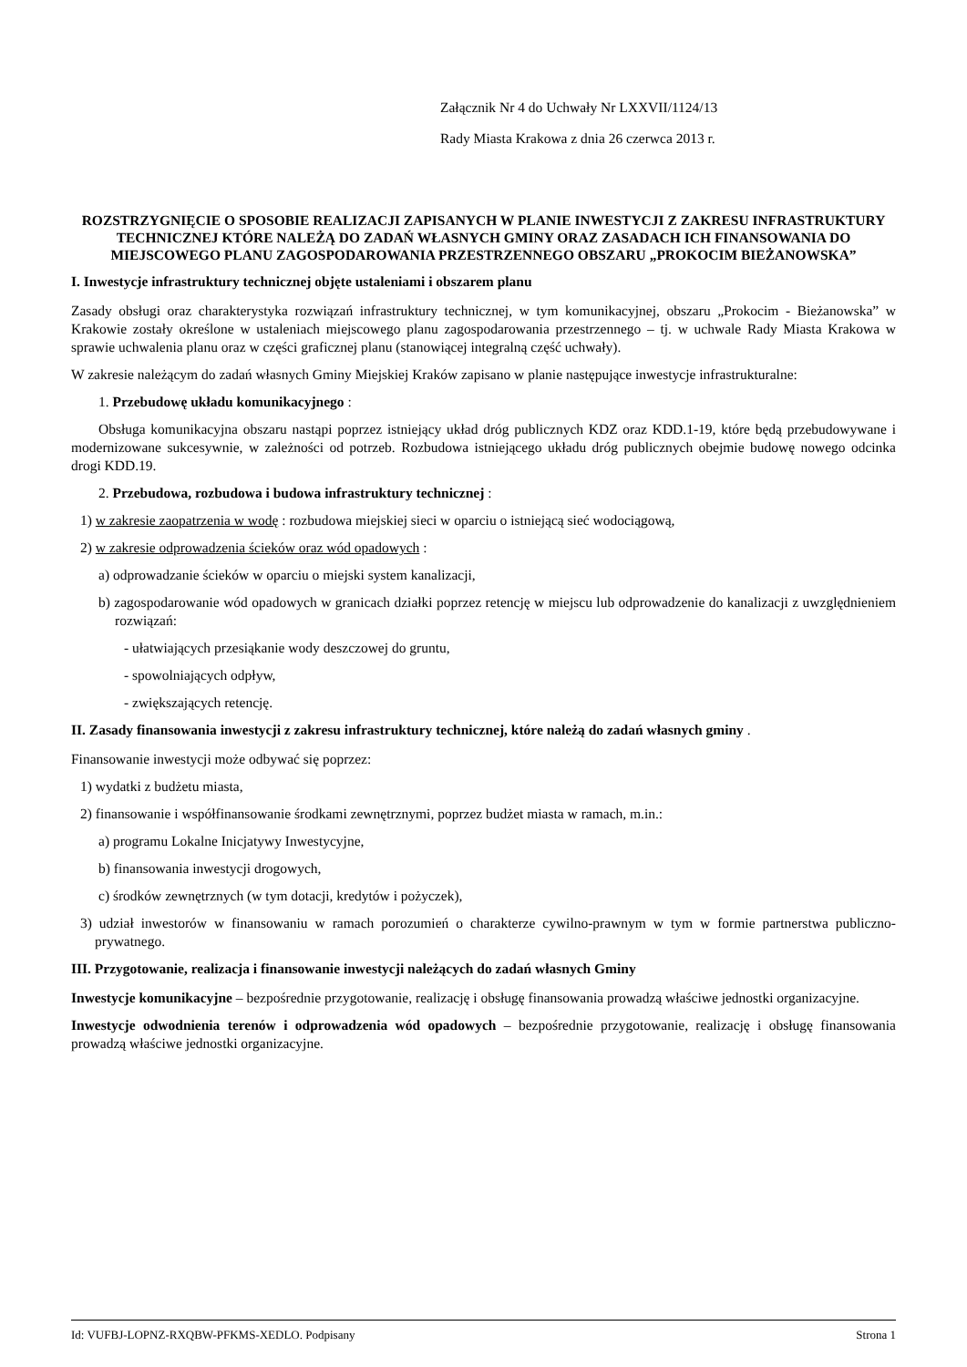Załącznik Nr 4 do Uchwały Nr LXXVII/1124/13
Rady Miasta Krakowa z dnia 26 czerwca 2013 r.
ROZSTRZYGNIĘCIE O SPOSOBIE REALIZACJI ZAPISANYCH W PLANIE INWESTYCJI Z ZAKRESU INFRASTRUKTURY TECHNICZNEJ KTÓRE NALEŻĄ DO ZADAŃ WŁASNYCH GMINY ORAZ ZASADACH ICH FINANSOWANIA DO MIEJSCOWEGO PLANU ZAGOSPODAROWANIA PRZESTRZENNEGO OBSZARU „PROKOCIM BIEŻANOWSKA”
I. Inwestycje infrastruktury technicznej objęte ustaleniami i obszarem planu
Zasady obsługi oraz charakterystyka rozwiązań infrastruktury technicznej, w tym komunikacyjnej, obszaru „Prokocim - Bieżanowska” w Krakowie zostały określone w ustaleniach miejscowego planu zagospodarowania przestrzennego – tj. w uchwale Rady Miasta Krakowa w sprawie uchwalenia planu oraz w części graficznej planu (stanowiącej integralną część uchwały).
W zakresie należącym do zadań własnych Gminy Miejskiej Kraków zapisano w planie następujące inwestycje infrastrukturalne:
1. Przebudowę układu komunikacyjnego :
Obsługa komunikacyjna obszaru nastąpi poprzez istniejący układ dróg publicznych KDZ oraz KDD.1-19, które będą przebudowywane i modernizowane sukcesywnie, w zależności od potrzeb. Rozbudowa istniejącego układu dróg publicznych obejmie budowę nowego odcinka drogi KDD.19.
2. Przebudowa, rozbudowa i budowa infrastruktury technicznej :
1) w zakresie zaopatrzenia w wodę : rozbudowa miejskiej sieci w oparciu o istniejącą sieć wodociągową,
2) w zakresie odprowadzenia ścieków oraz wód opadowych :
a) odprowadzanie ścieków w oparciu o miejski system kanalizacji,
b) zagospodarowanie wód opadowych w granicach działki poprzez retencję w miejscu lub odprowadzenie do kanalizacji z uwzględnieniem rozwiązań:
- ułatwiających przesiąkanie wody deszczowej do gruntu,
- spowolniających odpływ,
- zwiększających retencję.
II. Zasady finansowania inwestycji z zakresu infrastruktury technicznej, które należą do zadań własnych gminy .
Finansowanie inwestycji może odbywać się poprzez:
1) wydatki z budżetu miasta,
2) finansowanie i współfinansowanie środkami zewnętrznymi, poprzez budżet miasta w ramach, m.in.:
a) programu Lokalne Inicjatywy Inwestycyjne,
b) finansowania inwestycji drogowych,
c) środków zewnętrznych (w tym dotacji, kredytów i pożyczek),
3) udział inwestorów w finansowaniu w ramach porozumień o charakterze cywilno-prawnym w tym w formie partnerstwa publiczno-prywatnego.
III. Przygotowanie, realizacja i finansowanie inwestycji należących do zadań własnych Gminy
Inwestycje komunikacyjne – bezpośrednie przygotowanie, realizację i obsługę finansowania prowadzą właściwe jednostki organizacyjne.
Inwestycje odwodnienia terenów i odprowadzenia wód opadowych – bezpośrednie przygotowanie, realizację i obsługę finansowania prowadzą właściwe jednostki organizacyjne.
Id: VUFBJ-LOPNZ-RXQBW-PFKMS-XEDLO. Podpisany Strona 1